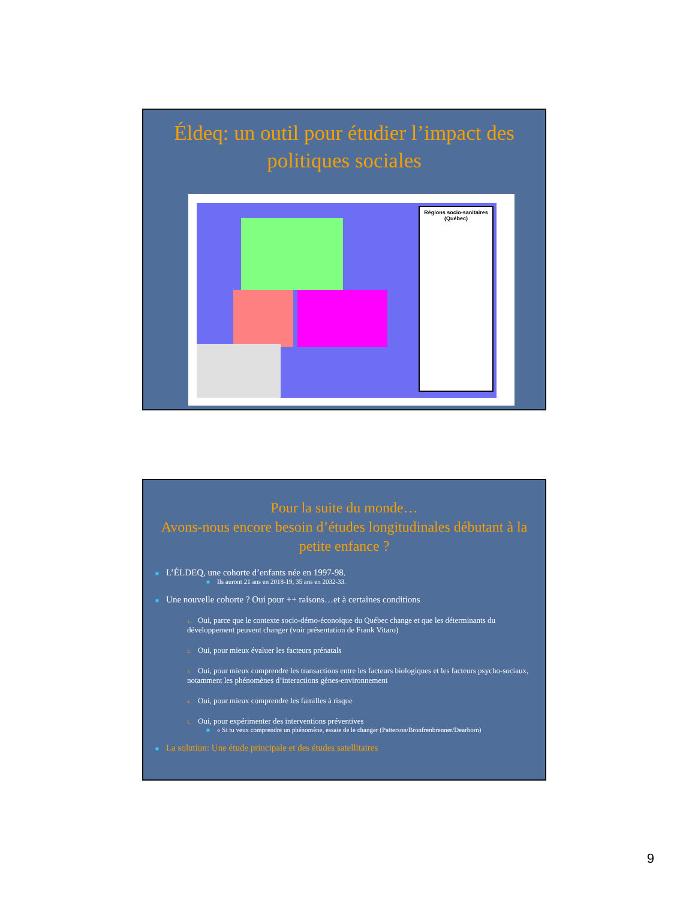Éldeq: un outil pour étudier l’impact des politiques sociales
Régions socio-sanitaires (Québec)
Pour la suite du monde…
Avons-nous encore besoin d’études longitudinales débutant à la petite enfance ?
■ L’ÉLDEQ, une cohorte d’enfants née en 1997-98.
■ Ils auront 21 ans en 2018-19, 35 ans en 2032-33.
■ Une nouvelle cohorte ? Oui pour ++ raisons…et à certaines conditions
1. Oui, parce que le contexte socio-démo-éconoique du Québec change et que les déterminants du développement peuvent changer (voir présentation de Frank Vitaro)
2. Oui, pour mieux évaluer les facteurs prénatals
3. Oui, pour mieux comprendre les transactions entre les facteurs biologiques et les facteurs psycho-sociaux, notamment les phénomènes d’interactions gènes-environnement
4. Oui, pour mieux comprendre les familles à risque
5. Oui, pour expérimenter des interventions préventives
■ « Si tu veux comprendre un phénomène, essaie de le changer (Patterson/Bronfrenbrenner/Dearborn)
■ La solution: Une étude principale et des études satellitaires
9